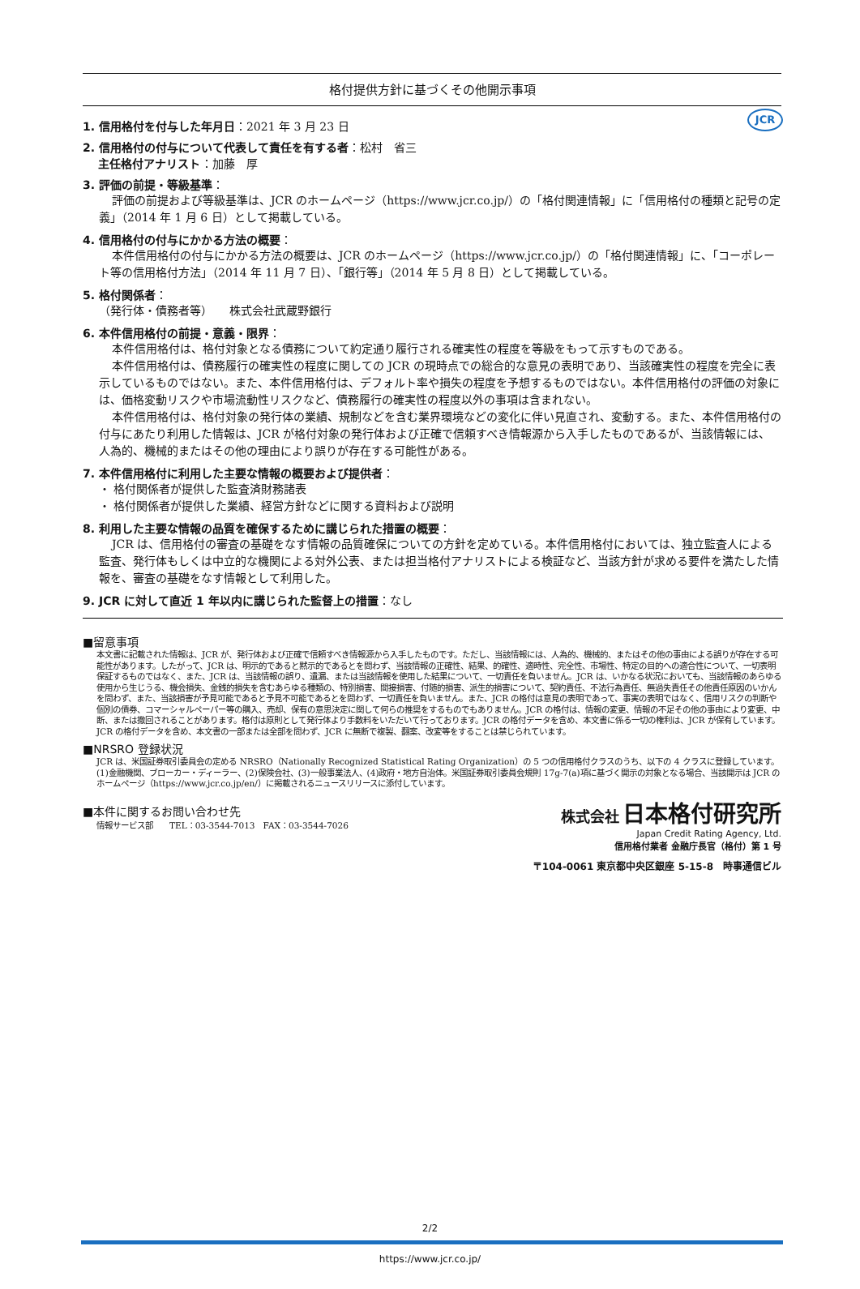JCR
格付提供方針に基づくその他開示事項
1. 信用格付を付与した年月日：2021 年 3 月 23 日
2. 信用格付の付与について代表して責任を有する者：松村　省三
主任格付アナリスト：加藤　厚
3. 評価の前提・等級基準：
評価の前提および等級基準は、JCR のホームページ（https://www.jcr.co.jp/）の「格付関連情報」に「信用格付の種類と記号の定義」（2014 年 1 月 6 日）として掲載している。
4. 信用格付の付与にかかる方法の概要：
本件信用格付の付与にかかる方法の概要は、JCR のホームページ（https://www.jcr.co.jp/）の「格付関連情報」に、「コーポレート等の信用格付方法」（2014 年 11 月 7 日）、「銀行等」（2014 年 5 月 8 日）として掲載している。
5. 格付関係者：
（発行体・債務者等）　　株式会社武蔵野銀行
6. 本件信用格付の前提・意義・限界：
本件信用格付は、格付対象となる債務について約定通り履行される確実性の程度を等級をもって示すものである。
本件信用格付は、債務履行の確実性の程度に関しての JCR の現時点での総合的な意見の表明であり、当該確実性の程度を完全に表示しているものではない。また、本件信用格付は、デフォルト率や損失の程度を予想するものではない。本件信用格付の評価の対象には、価格変動リスクや市場流動性リスクなど、債務履行の確実性の程度以外の事項は含まれない。
本件信用格付は、格付対象の発行体の業績、規制などを含む業界環境などの変化に伴い見直され、変動する。また、本件信用格付の付与にあたり利用した情報は、JCR が格付対象の発行体および正確で信頼すべき情報源から入手したものであるが、当該情報には、人為的、機械的またはその他の理由により誤りが存在する可能性がある。
7. 本件信用格付に利用した主要な情報の概要および提供者：
・ 格付関係者が提供した監査済財務諸表
・ 格付関係者が提供した業績、経営方針などに関する資料および説明
8. 利用した主要な情報の品質を確保するために講じられた措置の概要：
JCR は、信用格付の審査の基礎をなす情報の品質確保についての方針を定めている。本件信用格付においては、独立監査人による監査、発行体もしくは中立的な機関による対外公表、または担当格付アナリストによる検証など、当該方針が求める要件を満たした情報を、審査の基礎をなす情報として利用した。
9. JCR に対して直近 1 年以内に講じられた監督上の措置：なし
■留意事項
本文書に記載された情報は、JCR が、発行体および正確で信頼すべき情報源から入手したものです。ただし、当該情報には、人為的、機械的、またはその他の事由による誤りが存在する可能性があります。したがって、JCR は、明示的であると黙示的であるとを問わず、当該情報の正確性、結果、的確性、適時性、完全性、市場性、特定の目的への適合性について、一切表明保証するものではなく、また、JCR は、当該情報の誤り、遺漏、または当該情報を使用した結果について、一切責任を負いません。JCR は、いかなる状況においても、当該情報のあらゆる使用から生じうる、機会損失、金銭的損失を含むあらゆる種類の、特別損害、間接損害、付随的損害、派生的損害について、契約責任、不法行為責任、無過失責任その他責任原因のいかんを問わず、また、当該損害が予見可能であると予見不可能であるとを問わず、一切責任を負いません。また、JCR の格付は意見の表明であって、事実の表明ではなく、信用リスクの判断や個別の債券、コマーシャルペーパー等の購入、売却、保有の意思決定に関して何らの推奨をするものでもありません。JCR の格付は、情報の変更、情報の不足その他の事由により変更、中断、または撤回されることがあります。格付は原則として発行体より手数料をいただいて行っております。JCR の格付データを含め、本文書に係る一切の権利は、JCR が保有しています。JCR の格付データを含め、本文書の一部または全部を問わず、JCR に無断で複製、翻案、改変等をすることは禁じられています。
■NRSRO 登録状況
JCR は、米国証券取引委員会の定める NRSRO（Nationally Recognized Statistical Rating Organization）の 5 つの信用格付クラスのうち、以下の 4 クラスに登録しています。(1)金融機関、ブローカー・ディーラー、(2)保険会社、(3)一般事業法人、(4)政府・地方自治体。米国証券取引委員会規則 17g-7(a)項に基づく開示の対象となる場合、当該開示は JCR のホームページ（https://www.jcr.co.jp/en/）に掲載されるニュースリリースに添付しています。
■本件に関するお問い合わせ先
情報サービス部　　TEL：03-3544-7013　FAX：03-3544-7026
株式会社 日本格付研究所
Japan Credit Rating Agency, Ltd.
信用格付業者 金融庁長官（格付）第 1 号
〒104-0061 東京都中央区銀座 5-15-8　時事通信ビル
2/2
https://www.jcr.co.jp/